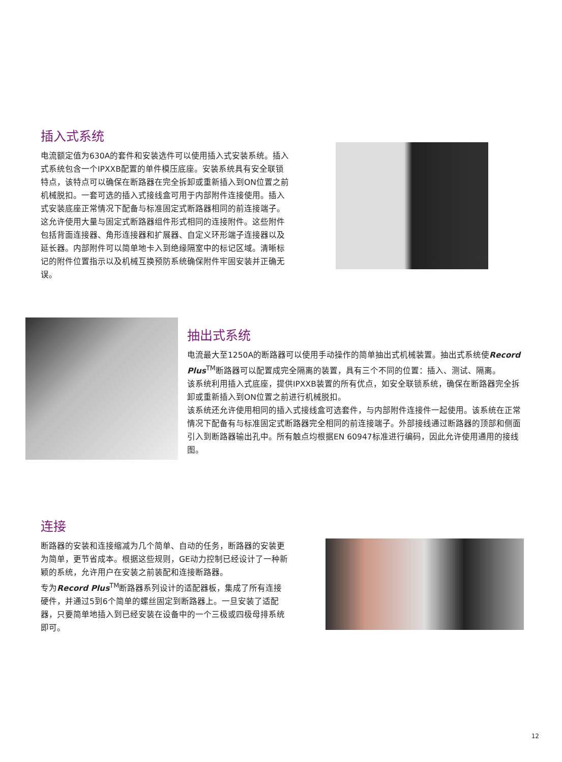插入式系统
电流额定值为630A的套件和安装选件可以使用插入式安装系统。插入式系统包含一个IPXXB配置的单件模压底座。安装系统具有安全联锁特点，该特点可以确保在断路器在完全拆卸或重新插入到ON位置之前机械脱扣。一套可选的插入式接线盒可用于内部附件连接使用。插入式安装底座正常情况下配备与标准固定式断路器相同的前连接端子。这允许使用大量与固定式断路器组件形式相同的连接附件。这些附件包括背面连接器、角形连接器和扩展器、自定义环形端子连接器以及延长器。内部附件可以简单地卡入到绝缘隔室中的标记区域。清晰标记的附件位置指示以及机械互换预防系统确保附件牢固安装并正确无误。
抽出式系统
电流最大至1250A的断路器可以使用手动操作的简单抽出式机械装置。抽出式系统使Record Plus<sup>TM</sup>断路器可以配置成完全隔离的装置，具有三个不同的位置：插入、测试、隔离。
该系统利用插入式底座，提供IPXXB装置的所有优点，如安全联锁系统，确保在断路器完全拆卸或重新插入到ON位置之前进行机械脱扣。
该系统还允许使用相同的插入式接线盒可选套件，与内部附件连接件一起使用。该系统在正常情况下配备有与标准固定式断路器完全相同的前连接端子。外部接线通过断路器的顶部和侧面引入到断路器输出孔中。所有触点均根据EN 60947标准进行编码，因此允许使用通用的接线图。
连接
断路器的安装和连接缩减为几个简单、自动的任务，断路器的安装更为简单，更节省成本。根据这些规则，GE动力控制已经设计了一种新颖的系统，允许用户在安装之前装配和连接断路器。
专为Record Plus<sup>TM</sup>断路器系列设计的适配器板，集成了所有连接硬件，并通过5到6个简单的螺丝固定到断路器上。一旦安装了适配器，只要简单地插入到已经安装在设备中的一个三极或四极母排系统即可。
12